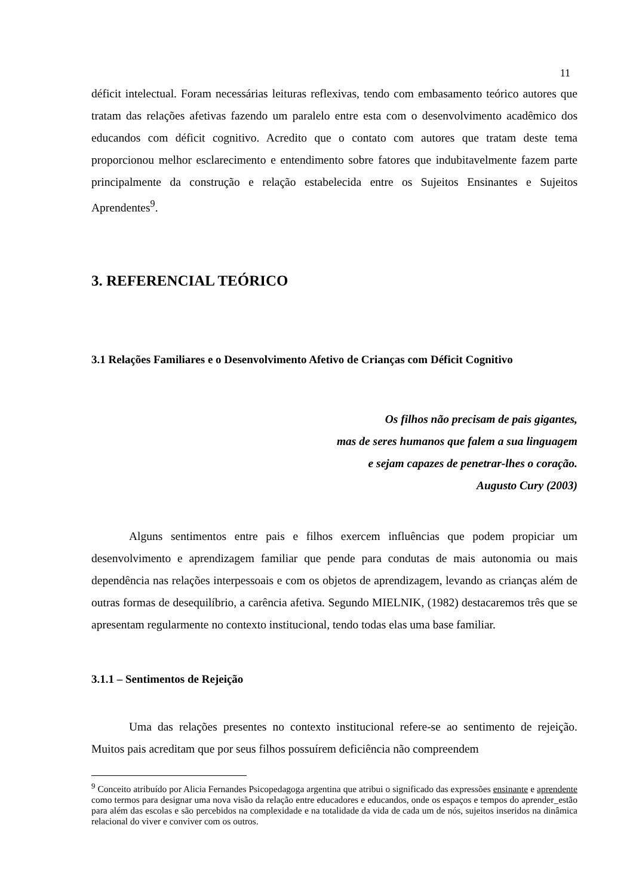11
déficit intelectual. Foram necessárias leituras reflexivas, tendo com embasamento teórico autores que tratam das relações afetivas fazendo um paralelo entre esta com o desenvolvimento acadêmico dos educandos com déficit cognitivo. Acredito que o contato com autores que tratam deste tema proporcionou melhor esclarecimento e entendimento sobre fatores que indubitavelmente fazem parte principalmente da construção e relação estabelecida entre os Sujeitos Ensinantes e Sujeitos Aprendentes<sup>9</sup>.
3. REFERENCIAL TEÓRICO
3.1 Relações Familiares e o Desenvolvimento Afetivo de Crianças com Déficit Cognitivo
Os filhos não precisam de pais gigantes,
mas de seres humanos que falem a sua linguagem
e sejam capazes de penetrar-lhes o coração.
Augusto Cury (2003)
Alguns sentimentos entre pais e filhos exercem influências que podem propiciar um desenvolvimento e aprendizagem familiar que pende para condutas de mais autonomia ou mais dependência nas relações interpessoais e com os objetos de aprendizagem, levando as crianças além de outras formas de desequilíbrio, a carência afetiva. Segundo MIELNIK, (1982) destacaremos três que se apresentam regularmente no contexto institucional, tendo todas elas uma base familiar.
3.1.1 – Sentimentos de Rejeição
Uma das relações presentes no contexto institucional refere-se ao sentimento de rejeição. Muitos pais acreditam que por seus filhos possuírem deficiência não compreendem
<sup>9</sup> Conceito atribuído por Alicia Fernandes Psicopedagoga argentina que atribui o significado das expressões ensinante e aprendente como termos para designar uma nova visão da relação entre educadores e educandos, onde os espaços e tempos do aprender_estão para além das escolas e são percebidos na complexidade e na totalidade da vida de cada um de nós, sujeitos inseridos na dinâmica relacional do viver e conviver com os outros.